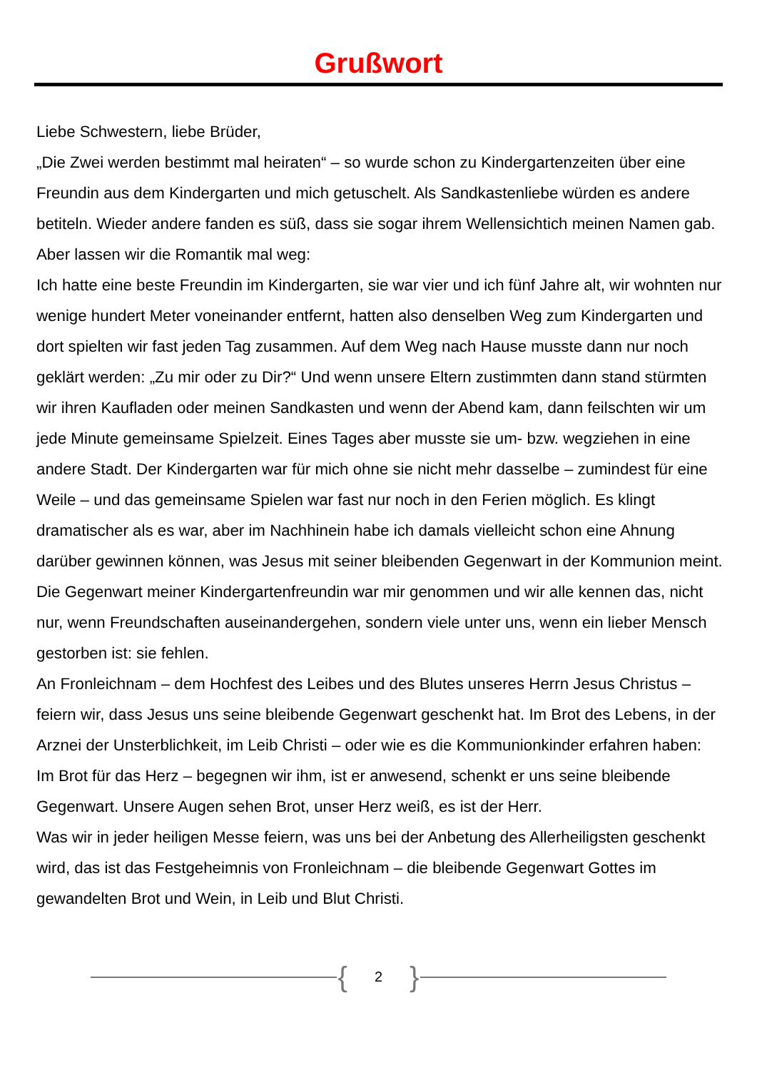Grußwort
Liebe Schwestern, liebe Brüder,
„Die Zwei werden bestimmt mal heiraten“ – so wurde schon zu Kindergartenzeiten über eine Freundin aus dem Kindergarten und mich getuschelt. Als Sandkastenliebe würden es andere betiteln. Wieder andere fanden es süß, dass sie sogar ihrem Wellensichtich meinen Namen gab. Aber lassen wir die Romantik mal weg:
Ich hatte eine beste Freundin im Kindergarten, sie war vier und ich fünf Jahre alt, wir wohnten nur wenige hundert Meter voneinander entfernt, hatten also denselben Weg zum Kindergarten und dort spielten wir fast jeden Tag zusammen. Auf dem Weg nach Hause musste dann nur noch geklärt werden: „Zu mir oder zu Dir?“ Und wenn unsere Eltern zustimmten dann stand stürmten wir ihren Kaufladen oder meinen Sandkasten und wenn der Abend kam, dann feilschten wir um jede Minute gemeinsame Spielzeit. Eines Tages aber musste sie um- bzw. wegziehen in eine andere Stadt. Der Kindergarten war für mich ohne sie nicht mehr dasselbe – zumindest für eine Weile – und das gemeinsame Spielen war fast nur noch in den Ferien möglich. Es klingt dramatischer als es war, aber im Nachhinein habe ich damals vielleicht schon eine Ahnung darüber gewinnen können, was Jesus mit seiner bleibenden Gegenwart in der Kommunion meint. Die Gegenwart meiner Kindergartenfreundin war mir genommen und wir alle kennen das, nicht nur, wenn Freundschaften auseinandergehen, sondern viele unter uns, wenn ein lieber Mensch gestorben ist: sie fehlen.
An Fronleichnam – dem Hochfest des Leibes und des Blutes unseres Herrn Jesus Christus – feiern wir, dass Jesus uns seine bleibende Gegenwart geschenkt hat. Im Brot des Lebens, in der Arznei der Unsterblichkeit, im Leib Christi – oder wie es die Kommunionkinder erfahren haben: Im Brot für das Herz – begegnen wir ihm, ist er anwesend, schenkt er uns seine bleibende Gegenwart. Unsere Augen sehen Brot, unser Herz weiß, es ist der Herr.
Was wir in jeder heiligen Messe feiern, was uns bei der Anbetung des Allerheiligsten geschenkt wird, das ist das Festgeheimnis von Fronleichnam – die bleibende Gegenwart Gottes im gewandelten Brot und Wein, in Leib und Blut Christi.
{ 2 }